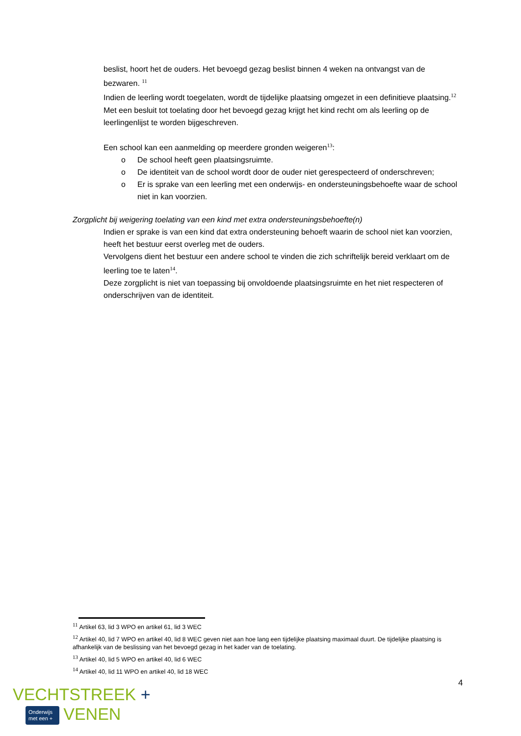beslist, hoort het de ouders. Het bevoegd gezag beslist binnen 4 weken na ontvangst van de bezwaren. <sup>11</sup>
Indien de leerling wordt toegelaten, wordt de tijdelijke plaatsing omgezet in een definitieve plaatsing.<sup>12</sup>
Met een besluit tot toelating door het bevoegd gezag krijgt het kind recht om als leerling op de leerlingenlijst te worden bijgeschreven.
Een school kan een aanmelding op meerdere gronden weigeren<sup>13</sup>:
o De school heeft geen plaatsingsruimte.
o De identiteit van de school wordt door de ouder niet gerespecteerd of onderschreven;
o Er is sprake van een leerling met een onderwijs- en ondersteuningsbehoefte waar de school niet in kan voorzien.
Zorgplicht bij weigering toelating van een kind met extra ondersteuningsbehoefte(n)
Indien er sprake is van een kind dat extra ondersteuning behoeft waarin de school niet kan voorzien, heeft het bestuur eerst overleg met de ouders.
Vervolgens dient het bestuur een andere school te vinden die zich schriftelijk bereid verklaart om de leerling toe te laten<sup>14</sup>.
Deze zorgplicht is niet van toepassing bij onvoldoende plaatsingsruimte en het niet respecteren of onderschrijven van de identiteit.
<sup>11</sup> Artikel 63, lid 3 WPO en artikel 61, lid 3 WEC
<sup>12</sup> Artikel 40, lid 7 WPO en artikel 40, lid 8 WEC geven niet aan hoe lang een tijdelijke plaatsing maximaal duurt. De tijdelijke plaatsing is afhankelijk van de beslissing van het bevoegd gezag in het kader van de toelating.
<sup>13</sup> Artikel 40, lid 5 WPO en artikel 40, lid 6 WEC
<sup>14</sup> Artikel 40, lid 11 WPO en artikel 40, lid 18 WEC
4
VECHTSTREEK +
Onderwijs
met een + VENEN